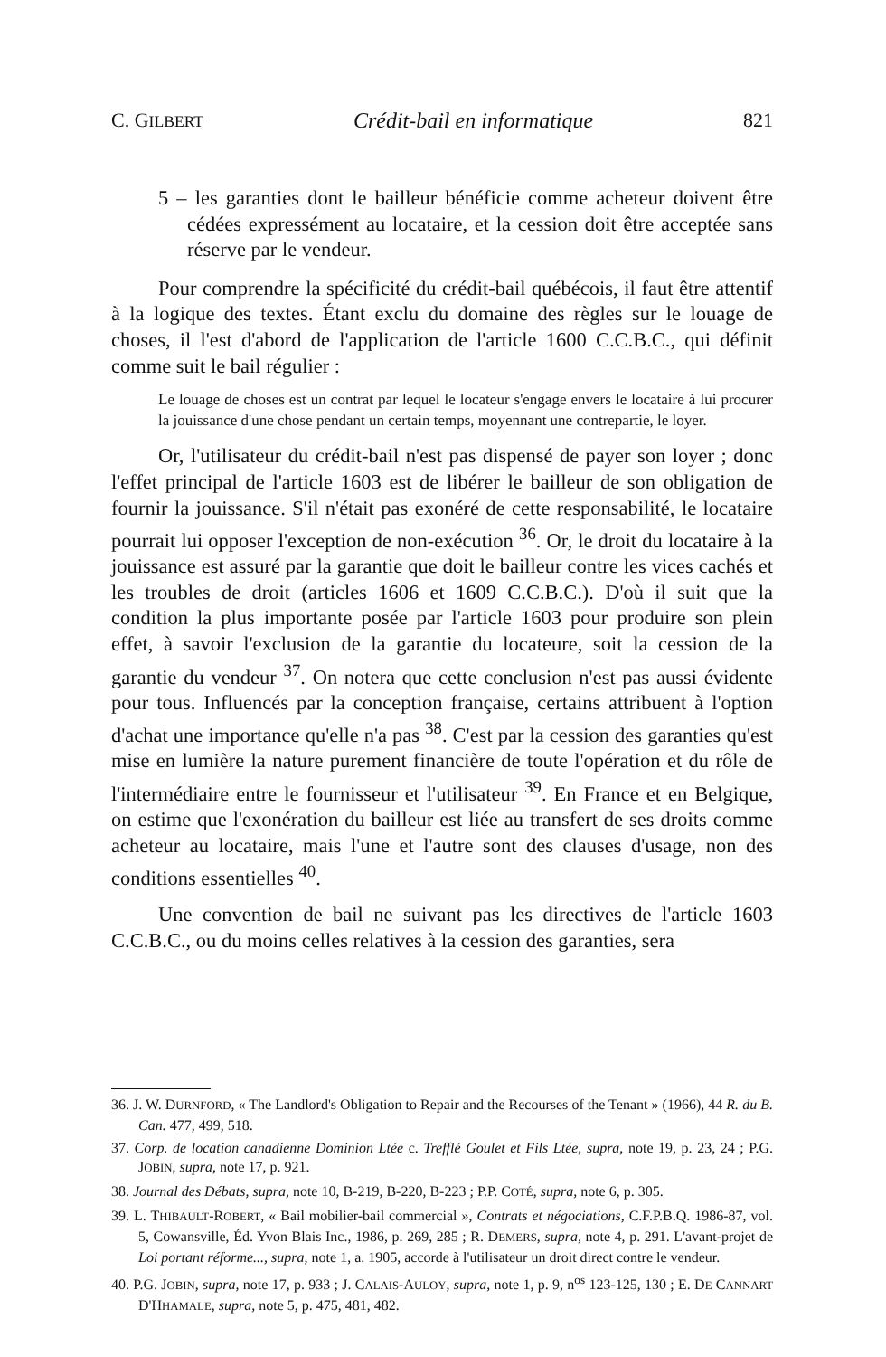C. GILBERT Crédit-bail en informatique 821
5 – les garanties dont le bailleur bénéficie comme acheteur doivent être cédées expressément au locataire, et la cession doit être acceptée sans réserve par le vendeur.
Pour comprendre la spécificité du crédit-bail québécois, il faut être attentif à la logique des textes. Étant exclu du domaine des règles sur le louage de choses, il l'est d'abord de l'application de l'article 1600 C.C.B.C., qui définit comme suit le bail régulier :
Le louage de choses est un contrat par lequel le locateur s'engage envers le locataire à lui procurer la jouissance d'une chose pendant un certain temps, moyennant une contrepartie, le loyer.
Or, l'utilisateur du crédit-bail n'est pas dispensé de payer son loyer ; donc l'effet principal de l'article 1603 est de libérer le bailleur de son obligation de fournir la jouissance. S'il n'était pas exonéré de cette responsabilité, le locataire pourrait lui opposer l'exception de non-exécution <sup>36</sup>. Or, le droit du locataire à la jouissance est assuré par la garantie que doit le bailleur contre les vices cachés et les troubles de droit (articles 1606 et 1609 C.C.B.C.). D'où il suit que la condition la plus importante posée par l'article 1603 pour produire son plein effet, à savoir l'exclusion de la garantie du locateure, soit la cession de la garantie du vendeur <sup>37</sup>. On notera que cette conclusion n'est pas aussi évidente pour tous. Influencés par la conception française, certains attribuent à l'option d'achat une importance qu'elle n'a pas <sup>38</sup>. C'est par la cession des garanties qu'est mise en lumière la nature purement financière de toute l'opération et du rôle de l'intermédiaire entre le fournisseur et l'utilisateur <sup>39</sup>. En France et en Belgique, on estime que l'exonération du bailleur est liée au transfert de ses droits comme acheteur au locataire, mais l'une et l'autre sont des clauses d'usage, non des conditions essentielles <sup>40</sup>.
Une convention de bail ne suivant pas les directives de l'article 1603 C.C.B.C., ou du moins celles relatives à la cession des garanties, sera
36. J. W. DURNFORD, « The Landlord's Obligation to Repair and the Recourses of the Tenant » (1966), 44 R. du B. Can. 477, 499, 518.
37. Corp. de location canadienne Dominion Ltée c. Trefflé Goulet et Fils Ltée, supra, note 19, p. 23, 24 ; P.G. JOBIN, supra, note 17, p. 921.
38. Journal des Débats, supra, note 10, B-219, B-220, B-223 ; P.P. COTÉ, supra, note 6, p. 305.
39. L. THIBAULT-ROBERT, « Bail mobilier-bail commercial », Contrats et négociations, C.F.P.B.Q. 1986-87, vol. 5, Cowansville, Éd. Yvon Blais Inc., 1986, p. 269, 285 ; R. DEMERS, supra, note 4, p. 291. L'avant-projet de Loi portant réforme..., supra, note 1, a. 1905, accorde à l'utilisateur un droit direct contre le vendeur.
40. P.G. JOBIN, supra, note 17, p. 933 ; J. CALAIS-AULOY, supra, note 1, p. 9, n<sup>os</sup> 123-125, 130 ; E. DE CANNART D'HHAMALE, supra, note 5, p. 475, 481, 482.